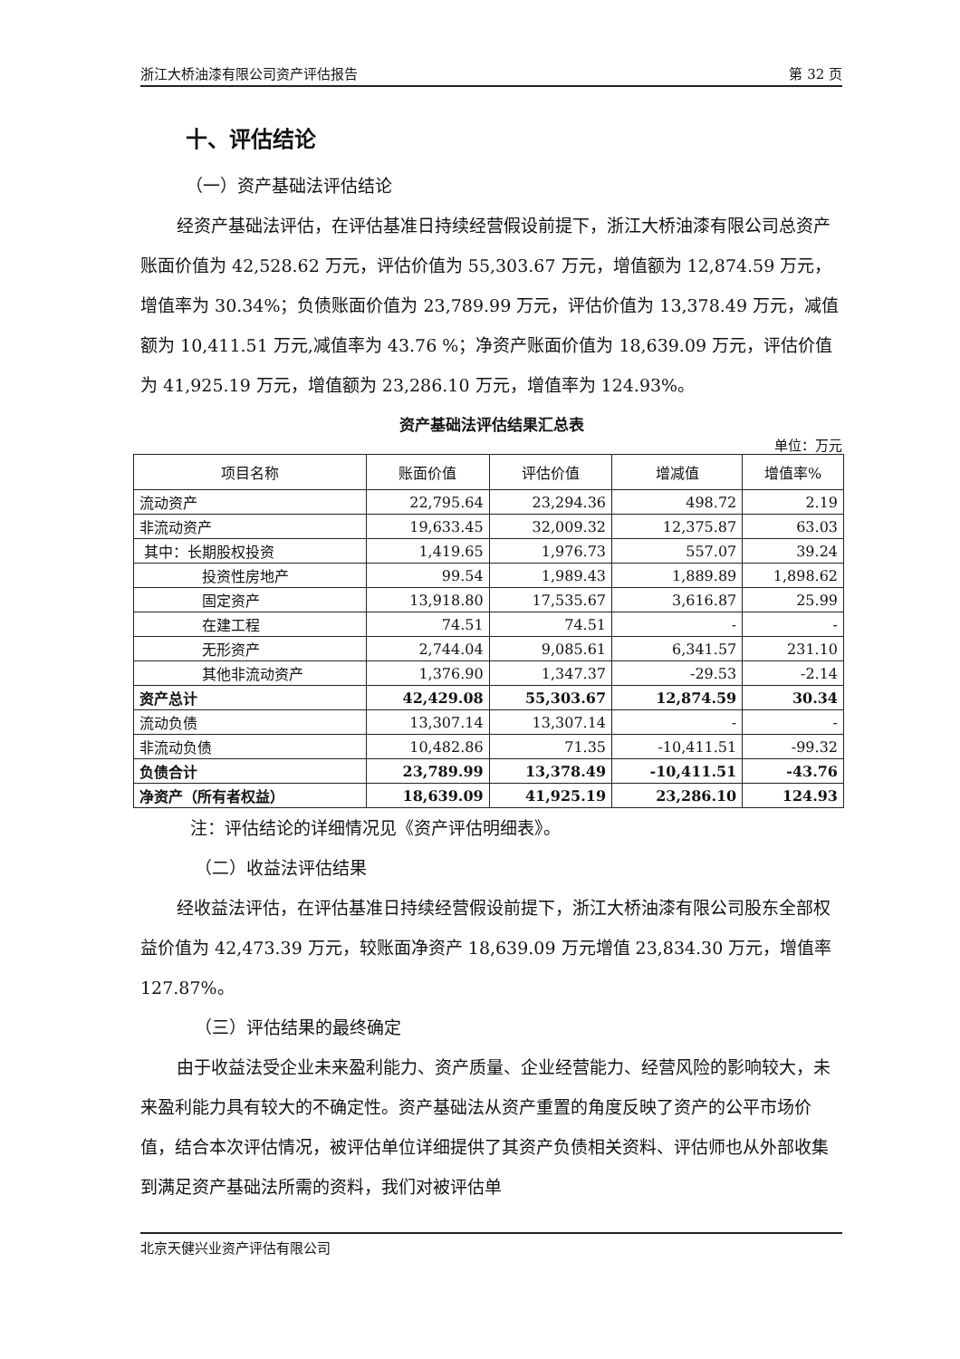浙江大桥油漆有限公司资产评估报告 第 32 页
十、评估结论
（一）资产基础法评估结论
经资产基础法评估，在评估基准日持续经营假设前提下，浙江大桥油漆有限公司总资产账面价值为 42,528.62 万元，评估价值为 55,303.67 万元，增值额为 12,874.59 万元，增值率为 30.34%；负债账面价值为 23,789.99 万元，评估价值为 13,378.49 万元，减值额为 10,411.51 万元,减值率为 43.76 %；净资产账面价值为 18,639.09 万元，评估价值为 41,925.19 万元，增值额为 23,286.10 万元，增值率为 124.93%。
资产基础法评估结果汇总表
单位：万元
| 项目名称 | 账面价值 | 评估价值 | 增减值 | 增值率% |
| --- | --- | --- | --- | --- |
| 流动资产 | 22,795.64 | 23,294.36 | 498.72 | 2.19 |
| 非流动资产 | 19,633.45 | 32,009.32 | 12,375.87 | 63.03 |
| 其中：长期股权投资 | 1,419.65 | 1,976.73 | 557.07 | 39.24 |
| 投资性房地产 | 99.54 | 1,989.43 | 1,889.89 | 1,898.62 |
| 固定资产 | 13,918.80 | 17,535.67 | 3,616.87 | 25.99 |
| 在建工程 | 74.51 | 74.51 | - | - |
| 无形资产 | 2,744.04 | 9,085.61 | 6,341.57 | 231.10 |
| 其他非流动资产 | 1,376.90 | 1,347.37 | -29.53 | -2.14 |
| 资产总计 | 42,429.08 | 55,303.67 | 12,874.59 | 30.34 |
| 流动负债 | 13,307.14 | 13,307.14 | - | - |
| 非流动负债 | 10,482.86 | 71.35 | -10,411.51 | -99.32 |
| 负债合计 | 23,789.99 | 13,378.49 | -10,411.51 | -43.76 |
| 净资产（所有者权益） | 18,639.09 | 41,925.19 | 23,286.10 | 124.93 |
注：评估结论的详细情况见《资产评估明细表》。
（二）收益法评估结果
经收益法评估，在评估基准日持续经营假设前提下，浙江大桥油漆有限公司股东全部权益价值为 42,473.39 万元，较账面净资产 18,639.09 万元增值 23,834.30 万元，增值率 127.87%。
（三）评估结果的最终确定
由于收益法受企业未来盈利能力、资产质量、企业经营能力、经营风险的影响较大，未来盈利能力具有较大的不确定性。资产基础法从资产重置的角度反映了资产的公平市场价值，结合本次评估情况，被评估单位详细提供了其资产负债相关资料、评估师也从外部收集到满足资产基础法所需的资料，我们对被评估单
北京天健兴业资产评估有限公司